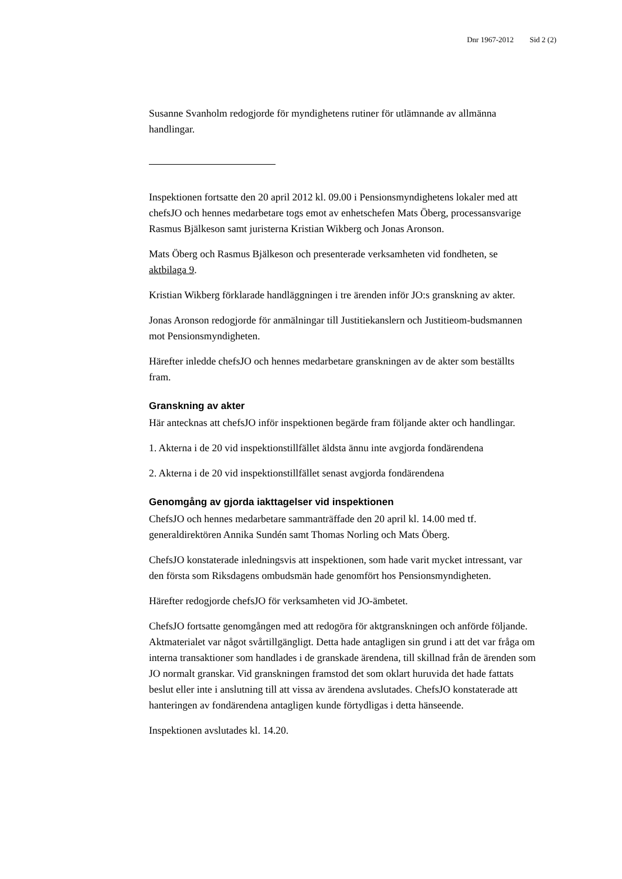Dnr 1967-2012 Sid 2 (2)
Susanne Svanholm redogjorde för myndighetens rutiner för utlämnande av allmänna handlingar.
Inspektionen fortsatte den 20 april 2012 kl. 09.00 i Pensionsmyndighetens lokaler med att chefsJO och hennes medarbetare togs emot av enhetschefen Mats Öberg, processansvarige Rasmus Bjälkeson samt juristerna Kristian Wikberg och Jonas Aronson.
Mats Öberg och Rasmus Bjälkeson och presenterade verksamheten vid fondheten, se aktbilaga 9.
Kristian Wikberg förklarade handläggningen i tre ärenden inför JO:s granskning av akter.
Jonas Aronson redogjorde för anmälningar till Justitiekanslern och Justitieom-budsmannen mot Pensionsmyndigheten.
Härefter inledde chefsJO och hennes medarbetare granskningen av de akter som beställts fram.
Granskning av akter
Här antecknas att chefsJO inför inspektionen begärde fram följande akter och handlingar.
1. Akterna i de 20 vid inspektionstillfället äldsta ännu inte avgjorda fondärendena
2. Akterna i de 20 vid inspektionstillfället senast avgjorda fondärendena
Genomgång av gjorda iakttagelser vid inspektionen
ChefsJO och hennes medarbetare sammanträffade den 20 april kl. 14.00 med tf. generaldirektören Annika Sundén samt Thomas Norling och Mats Öberg.
ChefsJO konstaterade inledningsvis att inspektionen, som hade varit mycket intressant, var den första som Riksdagens ombudsmän hade genomfört hos Pensionsmyndigheten.
Härefter redogjorde chefsJO för verksamheten vid JO-ämbetet.
ChefsJO fortsatte genomgången med att redogöra för aktgranskningen och anförde följande. Aktmaterialet var något svårtillgängligt. Detta hade antagligen sin grund i att det var fråga om interna transaktioner som handlades i de granskade ärendena, till skillnad från de ärenden som JO normalt granskar. Vid granskningen framstod det som oklart huruvida det hade fattats beslut eller inte i anslutning till att vissa av ärendena avslutades. ChefsJO konstaterade att hanteringen av fondärendena antagligen kunde förtydligas i detta hänseende.
Inspektionen avslutades kl. 14.20.